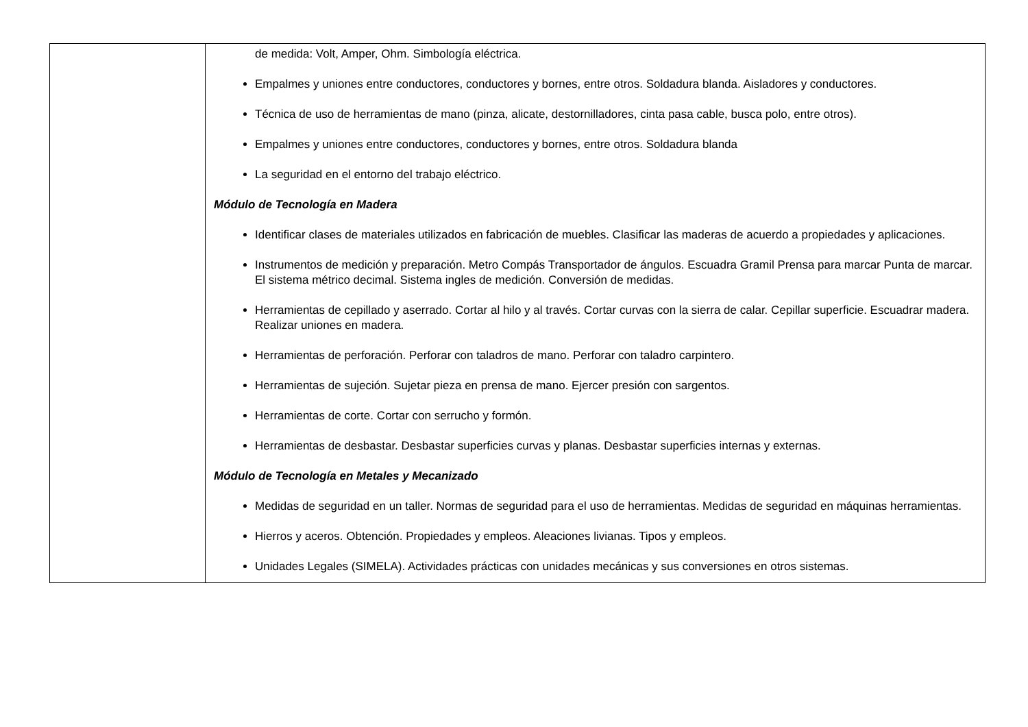| | de medida: Volt, Amper, Ohm. Simbología eléctrica. Empalmes y uniones entre conductores, conductores y bornes, entre otros. Soldadura blanda. Aisladores y conductores. Técnica de uso de herramientas de mano (pinza, alicate, destornilladores, cinta pasa cable, busca polo, entre otros). Empalmes y uniones entre conductores, conductores y bornes, entre otros. Soldadura blanda La seguridad en el entorno del trabajo eléctrico. Módulo de Tecnología en Madera Identificar clases de materiales utilizados en fabricación de muebles. Clasificar las maderas de acuerdo a propiedades y aplicaciones. Instrumentos de medición y preparación. Metro Compás Transportador de ángulos. Escuadra Gramil Prensa para marcar Punta de marcar. El sistema métrico decimal. Sistema ingles de medición. Conversión de medidas. Herramientas de cepillado y aserrado. Cortar al hilo y al través. Cortar curvas con la sierra de calar. Cepillar superficie. Escuadrar madera. Realizar uniones en madera. Herramientas de perforación. Perforar con taladros de mano. Perforar con taladro carpintero. Herramientas de sujeción. Sujetar pieza en prensa de mano. Ejercer presión con sargentos. Herramientas de corte. Cortar con serrucho y formón. Herramientas de desbastar. Desbastar superficies curvas y planas. Desbastar superficies internas y externas. Módulo de Tecnología en Metales y Mecanizado Medidas de seguridad en un taller. Normas de seguridad para el uso de herramientas. Medidas de seguridad en máquinas herramientas. Hierros y aceros. Obtención. Propiedades y empleos. Aleaciones livianas. Tipos y empleos. Unidades Legales (SIMELA). Actividades prácticas con unidades mecánicas y sus conversiones en otros sistemas. |